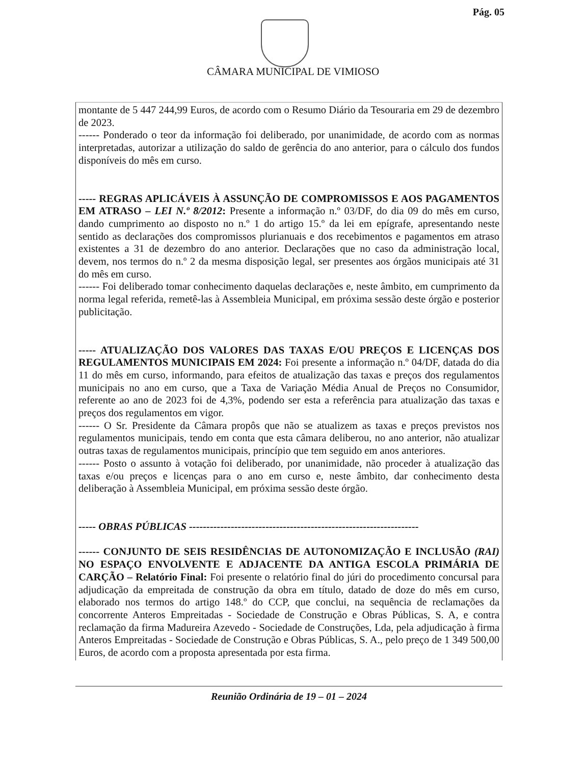Pág. 05
CÂMARA MUNICIPAL DE VIMIOSO
montante de 5 447 244,99 Euros, de acordo com o Resumo Diário da Tesouraria em 29 de dezembro de 2023.
------ Ponderado o teor da informação foi deliberado, por unanimidade, de acordo com as normas interpretadas, autorizar a utilização do saldo de gerência do ano anterior, para o cálculo dos fundos disponíveis do mês em curso.
----- REGRAS APLICÁVEIS À ASSUNÇÃO DE COMPROMISSOS E AOS PAGAMENTOS EM ATRASO – LEI N.º 8/2012: Presente a informação n.º 03/DF, do dia 09 do mês em curso, dando cumprimento ao disposto no n.º 1 do artigo 15.º da lei em epígrafe, apresentando neste sentido as declarações dos compromissos plurianuais e dos recebimentos e pagamentos em atraso existentes a 31 de dezembro do ano anterior. Declarações que no caso da administração local, devem, nos termos do n.º 2 da mesma disposição legal, ser presentes aos órgãos municipais até 31 do mês em curso.
------ Foi deliberado tomar conhecimento daquelas declarações e, neste âmbito, em cumprimento da norma legal referida, remetê-las à Assembleia Municipal, em próxima sessão deste órgão e posterior publicitação.
----- ATUALIZAÇÃO DOS VALORES DAS TAXAS E/OU PREÇOS E LICENÇAS DOS REGULAMENTOS MUNICIPAIS EM 2024: Foi presente a informação n.º 04/DF, datada do dia 11 do mês em curso, informando, para efeitos de atualização das taxas e preços dos regulamentos municipais no ano em curso, que a Taxa de Variação Média Anual de Preços no Consumidor, referente ao ano de 2023 foi de 4,3%, podendo ser esta a referência para atualização das taxas e preços dos regulamentos em vigor.
------ O Sr. Presidente da Câmara propôs que não se atualizem as taxas e preços previstos nos regulamentos municipais, tendo em conta que esta câmara deliberou, no ano anterior, não atualizar outras taxas de regulamentos municipais, princípio que tem seguido em anos anteriores.
------ Posto o assunto à votação foi deliberado, por unanimidade, não proceder à atualização das taxas e/ou preços e licenças para o ano em curso e, neste âmbito, dar conhecimento desta deliberação à Assembleia Municipal, em próxima sessão deste órgão.
----- OBRAS PÚBLICAS ------------------------------------------------------------------
------ CONJUNTO DE SEIS RESIDÊNCIAS DE AUTONOMIZAÇÃO E INCLUSÃO (RAI) NO ESPAÇO ENVOLVENTE E ADJACENTE DA ANTIGA ESCOLA PRIMÁRIA DE CARÇÃO – Relatório Final: Foi presente o relatório final do júri do procedimento concursal para adjudicação da empreitada de construção da obra em título, datado de doze do mês em curso, elaborado nos termos do artigo 148.º do CCP, que conclui, na sequência de reclamações da concorrente Anteros Empreitadas - Sociedade de Construção e Obras Públicas, S. A, e contra reclamação da firma Madureira Azevedo - Sociedade de Construções, Lda, pela adjudicação à firma Anteros Empreitadas - Sociedade de Construção e Obras Públicas, S. A., pelo preço de 1 349 500,00 Euros, de acordo com a proposta apresentada por esta firma.
Reunião Ordinária de 19 – 01 – 2024